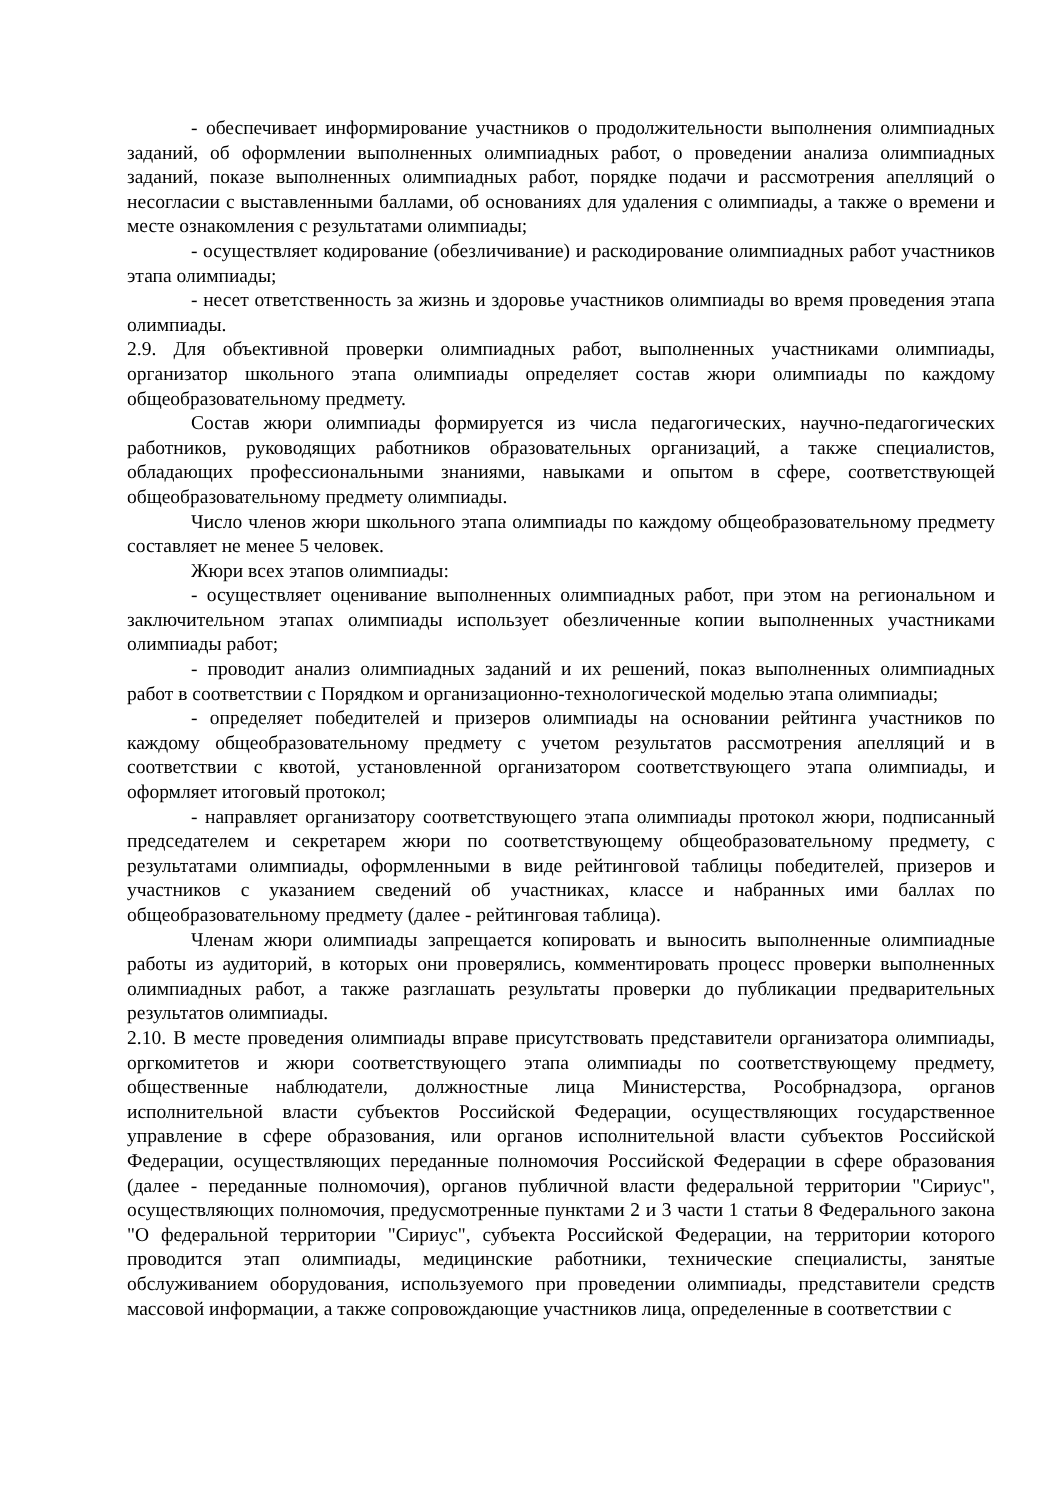- обеспечивает информирование участников о продолжительности выполнения олимпиадных заданий, об оформлении выполненных олимпиадных работ, о проведении анализа олимпиадных заданий, показе выполненных олимпиадных работ, порядке подачи и рассмотрения апелляций о несогласии с выставленными баллами, об основаниях для удаления с олимпиады, а также о времени и месте ознакомления с результатами олимпиады;
- осуществляет кодирование (обезличивание) и раскодирование олимпиадных работ участников этапа олимпиады;
- несет ответственность за жизнь и здоровье участников олимпиады во время проведения этапа олимпиады.
2.9. Для объективной проверки олимпиадных работ, выполненных участниками олимпиады, организатор школьного этапа олимпиады определяет состав жюри олимпиады по каждому общеобразовательному предмету.
Состав жюри олимпиады формируется из числа педагогических, научно-педагогических работников, руководящих работников образовательных организаций, а также специалистов, обладающих профессиональными знаниями, навыками и опытом в сфере, соответствующей общеобразовательному предмету олимпиады.
Число членов жюри школьного этапа олимпиады по каждому общеобразовательному предмету составляет не менее 5 человек.
Жюри всех этапов олимпиады:
- осуществляет оценивание выполненных олимпиадных работ, при этом на региональном и заключительном этапах олимпиады использует обезличенные копии выполненных участниками олимпиады работ;
- проводит анализ олимпиадных заданий и их решений, показ выполненных олимпиадных работ в соответствии с Порядком и организационно-технологической моделью этапа олимпиады;
- определяет победителей и призеров олимпиады на основании рейтинга участников по каждому общеобразовательному предмету с учетом результатов рассмотрения апелляций и в соответствии с квотой, установленной организатором соответствующего этапа олимпиады, и оформляет итоговый протокол;
- направляет организатору соответствующего этапа олимпиады протокол жюри, подписанный председателем и секретарем жюри по соответствующему общеобразовательному предмету, с результатами олимпиады, оформленными в виде рейтинговой таблицы победителей, призеров и участников с указанием сведений об участниках, классе и набранных ими баллах по общеобразовательному предмету (далее - рейтинговая таблица).
Членам жюри олимпиады запрещается копировать и выносить выполненные олимпиадные работы из аудиторий, в которых они проверялись, комментировать процесс проверки выполненных олимпиадных работ, а также разглашать результаты проверки до публикации предварительных результатов олимпиады.
2.10. В месте проведения олимпиады вправе присутствовать представители организатора олимпиады, оргкомитетов и жюри соответствующего этапа олимпиады по соответствующему предмету, общественные наблюдатели, должностные лица Министерства, Рособрнадзора, органов исполнительной власти субъектов Российской Федерации, осуществляющих государственное управление в сфере образования, или органов исполнительной власти субъектов Российской Федерации, осуществляющих переданные полномочия Российской Федерации в сфере образования (далее - переданные полномочия), органов публичной власти федеральной территории "Сириус", осуществляющих полномочия, предусмотренные пунктами 2 и 3 части 1 статьи 8 Федерального закона "О федеральной территории "Сириус", субъекта Российской Федерации, на территории которого проводится этап олимпиады, медицинские работники, технические специалисты, занятые обслуживанием оборудования, используемого при проведении олимпиады, представители средств массовой информации, а также сопровождающие участников лица, определенные в соответствии с